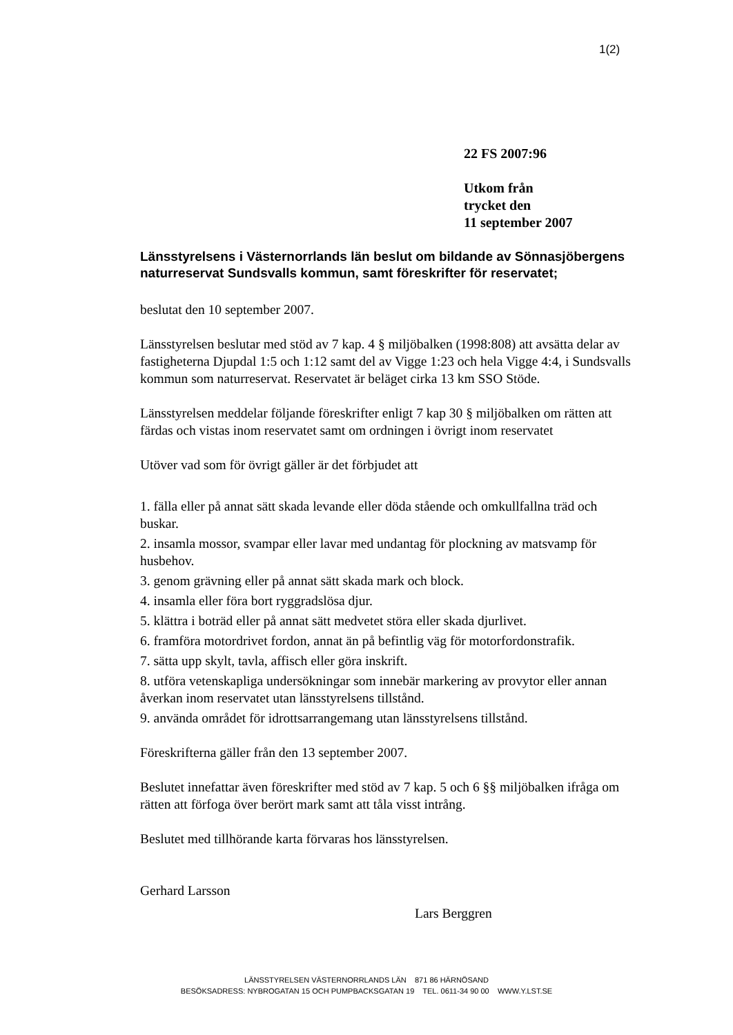1(2)
22 FS 2007:96
Utkom från
trycket den
11 september 2007
Länsstyrelsens i Västernorrlands län beslut om bildande av Sönnasjöbergens naturreservat Sundsvalls kommun, samt föreskrifter för reservatet;
beslutat den 10 september 2007.
Länsstyrelsen beslutar med stöd av 7 kap. 4 § miljöbalken (1998:808) att avsätta delar av fastigheterna Djupdal 1:5 och 1:12 samt del av Vigge 1:23 och hela Vigge 4:4, i Sundsvalls kommun som naturreservat. Reservatet är beläget cirka 13 km SSO Stöde.
Länsstyrelsen meddelar följande föreskrifter enligt 7 kap 30 § miljöbalken om rätten att färdas och vistas inom reservatet samt om ordningen i övrigt inom reservatet
Utöver vad som för övrigt gäller är det förbjudet att
1. fälla eller på annat sätt skada levande eller döda stående och omkullfallna träd och buskar.
2. insamla mossor, svampar eller lavar med undantag för plockning av matsvamp för husbehov.
3. genom grävning eller på annat sätt skada mark och block.
4. insamla eller föra bort ryggradslösa djur.
5. klättra i boträd eller på annat sätt medvetet störa eller skada djurlivet.
6. framföra motordrivet fordon, annat än på befintlig väg för motorfordonstrafik.
7. sätta upp skylt, tavla, affisch eller göra inskrift.
8. utföra vetenskapliga undersökningar som innebär markering av provytor eller annan åverkan inom reservatet utan länsstyrelsens tillstånd.
9. använda området för idrottsarrangemang utan länsstyrelsens tillstånd.
Föreskrifterna gäller från den 13 september 2007.
Beslutet innefattar även föreskrifter med stöd av 7 kap. 5 och 6 §§ miljöbalken ifråga om rätten att förfoga över berört mark samt att tåla visst intrång.
Beslutet med tillhörande karta förvaras hos länsstyrelsen.
Gerhard Larsson
Lars Berggren
LÄNSSTYRELSEN VÄSTERNORRLANDS LÄN 871 86 HÄRNÖSAND
BESÖKSADRESS: NYBROGATAN 15 OCH PUMPBACKSGATAN 19 TEL. 0611-34 90 00 WWW.Y.LST.SE